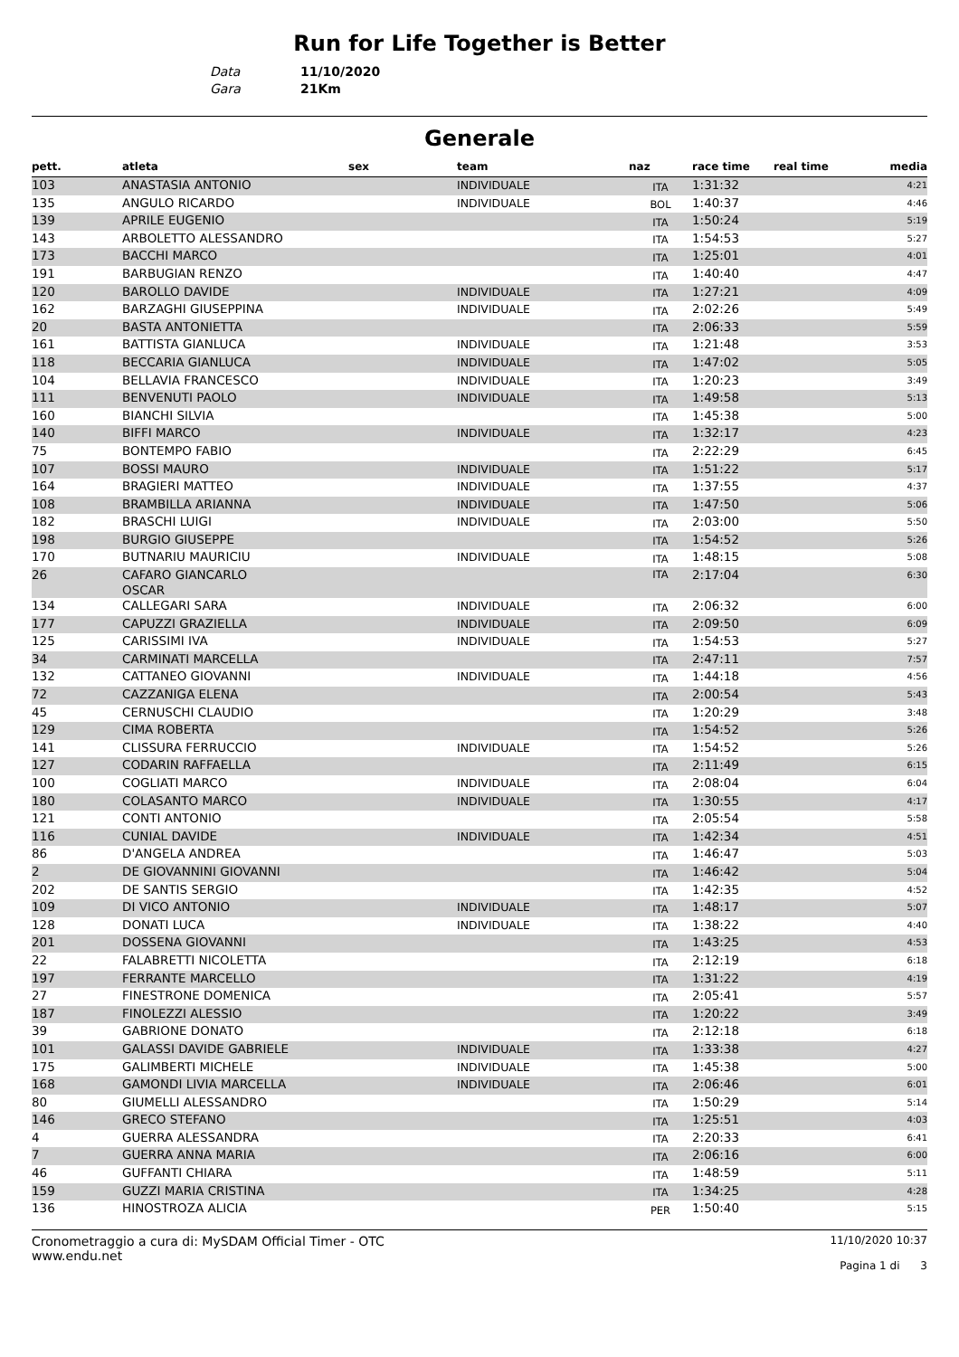Run for Life Together is Better
Data 11/10/2020
Gara 21Km
Generale
| pett. | atleta | sex | team | naz | race time | real time | media |
| --- | --- | --- | --- | --- | --- | --- | --- |
| 103 | ANASTASIA ANTONIO | | INDIVIDUALE | ITA | 1:31:32 | | 4:21 |
| 135 | ANGULO RICARDO | | INDIVIDUALE | BOL | 1:40:37 | | 4:46 |
| 139 | APRILE EUGENIO | | | ITA | 1:50:24 | | 5:19 |
| 143 | ARBOLETTO ALESSANDRO | | | ITA | 1:54:53 | | 5:27 |
| 173 | BACCHI MARCO | | | ITA | 1:25:01 | | 4:01 |
| 191 | BARBUGIAN RENZO | | | ITA | 1:40:40 | | 4:47 |
| 120 | BAROLLO DAVIDE | | INDIVIDUALE | ITA | 1:27:21 | | 4:09 |
| 162 | BARZAGHI GIUSEPPINA | | INDIVIDUALE | ITA | 2:02:26 | | 5:49 |
| 20 | BASTA ANTONIETTA | | | ITA | 2:06:33 | | 5:59 |
| 161 | BATTISTA GIANLUCA | | INDIVIDUALE | ITA | 1:21:48 | | 3:53 |
| 118 | BECCARIA GIANLUCA | | INDIVIDUALE | ITA | 1:47:02 | | 5:05 |
| 104 | BELLAVIA FRANCESCO | | INDIVIDUALE | ITA | 1:20:23 | | 3:49 |
| 111 | BENVENUTI PAOLO | | INDIVIDUALE | ITA | 1:49:58 | | 5:13 |
| 160 | BIANCHI SILVIA | | | ITA | 1:45:38 | | 5:00 |
| 140 | BIFFI MARCO | | INDIVIDUALE | ITA | 1:32:17 | | 4:23 |
| 75 | BONTEMPO FABIO | | | ITA | 2:22:29 | | 6:45 |
| 107 | BOSSI MAURO | | INDIVIDUALE | ITA | 1:51:22 | | 5:17 |
| 164 | BRAGIERI MATTEO | | INDIVIDUALE | ITA | 1:37:55 | | 4:37 |
| 108 | BRAMBILLA ARIANNA | | INDIVIDUALE | ITA | 1:47:50 | | 5:06 |
| 182 | BRASCHI LUIGI | | INDIVIDUALE | ITA | 2:03:00 | | 5:50 |
| 198 | BURGIO GIUSEPPE | | | ITA | 1:54:52 | | 5:26 |
| 170 | BUTNARIU MAURICIU | | INDIVIDUALE | ITA | 1:48:15 | | 5:08 |
| 26 | CAFARO GIANCARLO OSCAR | | | ITA | 2:17:04 | | 6:30 |
| 134 | CALLEGARI SARA | | INDIVIDUALE | ITA | 2:06:32 | | 6:00 |
| 177 | CAPUZZI GRAZIELLA | | INDIVIDUALE | ITA | 2:09:50 | | 6:09 |
| 125 | CARISSIMI IVA | | INDIVIDUALE | ITA | 1:54:53 | | 5:27 |
| 34 | CARMINATI MARCELLA | | | ITA | 2:47:11 | | 7:57 |
| 132 | CATTANEO GIOVANNI | | INDIVIDUALE | ITA | 1:44:18 | | 4:56 |
| 72 | CAZZANIGA ELENA | | | ITA | 2:00:54 | | 5:43 |
| 45 | CERNUSCHI CLAUDIO | | | ITA | 1:20:29 | | 3:48 |
| 129 | CIMA ROBERTA | | | ITA | 1:54:52 | | 5:26 |
| 141 | CLISSURA FERRUCCIO | | INDIVIDUALE | ITA | 1:54:52 | | 5:26 |
| 127 | CODARIN RAFFAELLA | | | ITA | 2:11:49 | | 6:15 |
| 100 | COGLIATI MARCO | | INDIVIDUALE | ITA | 2:08:04 | | 6:04 |
| 180 | COLASANTO MARCO | | INDIVIDUALE | ITA | 1:30:55 | | 4:17 |
| 121 | CONTI ANTONIO | | | ITA | 2:05:54 | | 5:58 |
| 116 | CUNIAL DAVIDE | | INDIVIDUALE | ITA | 1:42:34 | | 4:51 |
| 86 | D'ANGELA ANDREA | | | ITA | 1:46:47 | | 5:03 |
| 2 | DE GIOVANNINI GIOVANNI | | | ITA | 1:46:42 | | 5:04 |
| 202 | DE SANTIS SERGIO | | | ITA | 1:42:35 | | 4:52 |
| 109 | DI VICO ANTONIO | | INDIVIDUALE | ITA | 1:48:17 | | 5:07 |
| 128 | DONATI LUCA | | INDIVIDUALE | ITA | 1:38:22 | | 4:40 |
| 201 | DOSSENA GIOVANNI | | | ITA | 1:43:25 | | 4:53 |
| 22 | FALABRETTI NICOLETTA | | | ITA | 2:12:19 | | 6:18 |
| 197 | FERRANTE MARCELLO | | | ITA | 1:31:22 | | 4:19 |
| 27 | FINESTRONE DOMENICA | | | ITA | 2:05:41 | | 5:57 |
| 187 | FINOLEZZI ALESSIO | | | ITA | 1:20:22 | | 3:49 |
| 39 | GABRIONE DONATO | | | ITA | 2:12:18 | | 6:18 |
| 101 | GALASSI DAVIDE GABRIELE | | INDIVIDUALE | ITA | 1:33:38 | | 4:27 |
| 175 | GALIMBERTI MICHELE | | INDIVIDUALE | ITA | 1:45:38 | | 5:00 |
| 168 | GAMONDI LIVIA MARCELLA | | INDIVIDUALE | ITA | 2:06:46 | | 6:01 |
| 80 | GIUMELLI ALESSANDRO | | | ITA | 1:50:29 | | 5:14 |
| 146 | GRECO STEFANO | | | ITA | 1:25:51 | | 4:03 |
| 4 | GUERRA ALESSANDRA | | | ITA | 2:20:33 | | 6:41 |
| 7 | GUERRA ANNA MARIA | | | ITA | 2:06:16 | | 6:00 |
| 46 | GUFFANTI CHIARA | | | ITA | 1:48:59 | | 5:11 |
| 159 | GUZZI MARIA CRISTINA | | | ITA | 1:34:25 | | 4:28 |
| 136 | HINOSTROZA ALICIA | | | PER | 1:50:40 | | 5:15 |
Cronometraggio a cura di: MySDAM Official Timer - OTC
www.endu.net
11/10/2020 10:37
Pagina 1 di 3